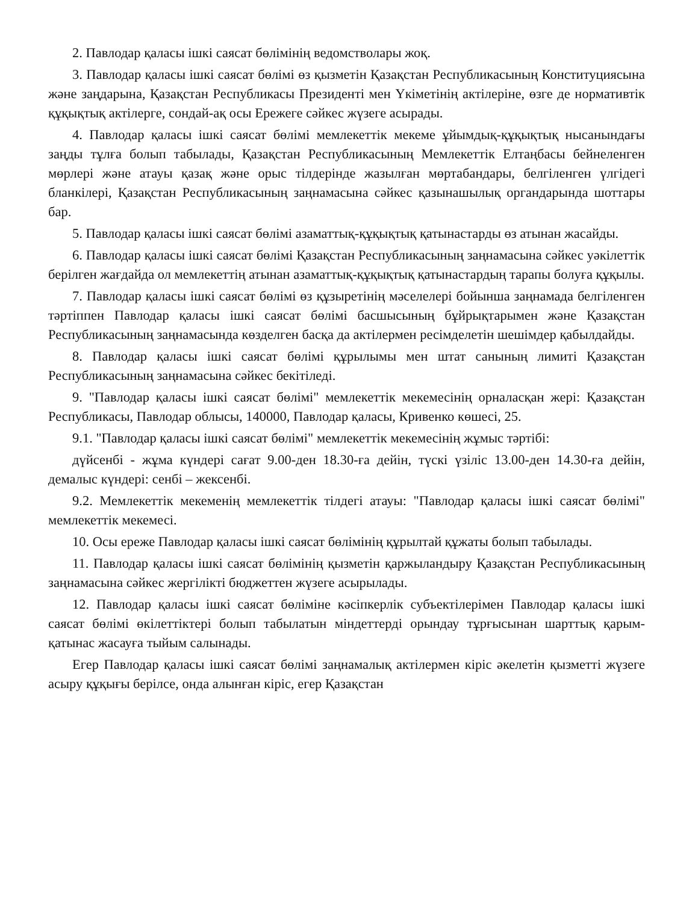2. Павлодар қаласы ішкі саясат бөлімінің ведомстволары жоқ.
3. Павлодар қаласы ішкі саясат бөлімі өз қызметін Қазақстан Республикасының Конституциясына және заңдарына, Қазақстан Республикасы Президенті мен Үкіметінің актілеріне, өзге де нормативтік құқықтық актілерге, сондай-ақ осы Ережеге сәйкес жүзеге асырады.
4. Павлодар қаласы ішкі саясат бөлімі мемлекеттік мекеме ұйымдық-құқықтық нысанындағы заңды тұлға болып табылады, Қазақстан Республикасының Мемлекеттік Елтаңбасы бейнеленген мөрлері және атауы қазақ және орыс тілдерінде жазылған мөртабандары, белгіленген үлгідегі бланкілері, Қазақстан Республикасының заңнамасына сәйкес қазынашылық органдарында шоттары бар.
5. Павлодар қаласы ішкі саясат бөлімі азаматтық-құқықтық қатынастарды өз атынан жасайды.
6. Павлодар қаласы ішкі саясат бөлімі Қазақстан Республикасының заңнамасына сәйкес уәкілеттік берілген жағдайда ол мемлекеттің атынан азаматтық-құқықтық қатынастардың тарапы болуға құқылы.
7. Павлодар қаласы ішкі саясат бөлімі өз құзыретінің мәселелері бойынша заңнамада белгіленген тәртіппен Павлодар қаласы ішкі саясат бөлімі басшысының бұйрықтарымен және Қазақстан Республикасының заңнамасында көзделген басқа да актілермен ресімделетін шешімдер қабылдайды.
8. Павлодар қаласы ішкі саясат бөлімі құрылымы мен штат санының лимиті Қазақстан Республикасының заңнамасына сәйкес бекітіледі.
9. "Павлодар қаласы ішкі саясат бөлімі" мемлекеттік мекемесінің орналасқан жері: Қазақстан Республикасы, Павлодар облысы, 140000, Павлодар қаласы, Кривенко көшесі, 25.
9.1. "Павлодар қаласы ішкі саясат бөлімі" мемлекеттік мекемесінің жұмыс тәртібі:
дүйсенбі - жұма күндері сағат 9.00-ден 18.30-ға дейін, түскі үзіліс 13.00-ден 14.30-ға дейін, демалыс күндері: сенбі – жексенбі.
9.2. Мемлекеттік мекеменің мемлекеттік тілдегі атауы: "Павлодар қаласы ішкі саясат бөлімі" мемлекеттік мекемесі.
10. Осы ереже Павлодар қаласы ішкі саясат бөлімінің құрылтай құжаты болып табылады.
11. Павлодар қаласы ішкі саясат бөлімінің қызметін қаржыландыру Қазақстан Республикасының заңнамасына сәйкес жергілікті бюджеттен жүзеге асырылады.
12. Павлодар қаласы ішкі саясат бөліміне кәсіпкерлік субъектілерімен Павлодар қаласы ішкі саясат бөлімі өкілеттіктері болып табылатын міндеттерді орындау тұрғысынан шарттық қарым-қатынас жасауға тыйым салынады.
Егер Павлодар қаласы ішкі саясат бөлімі заңнамалық актілермен кіріс әкелетін қызметті жүзеге асыру құқығы берілсе, онда алынған кіріс, егер Қазақстан